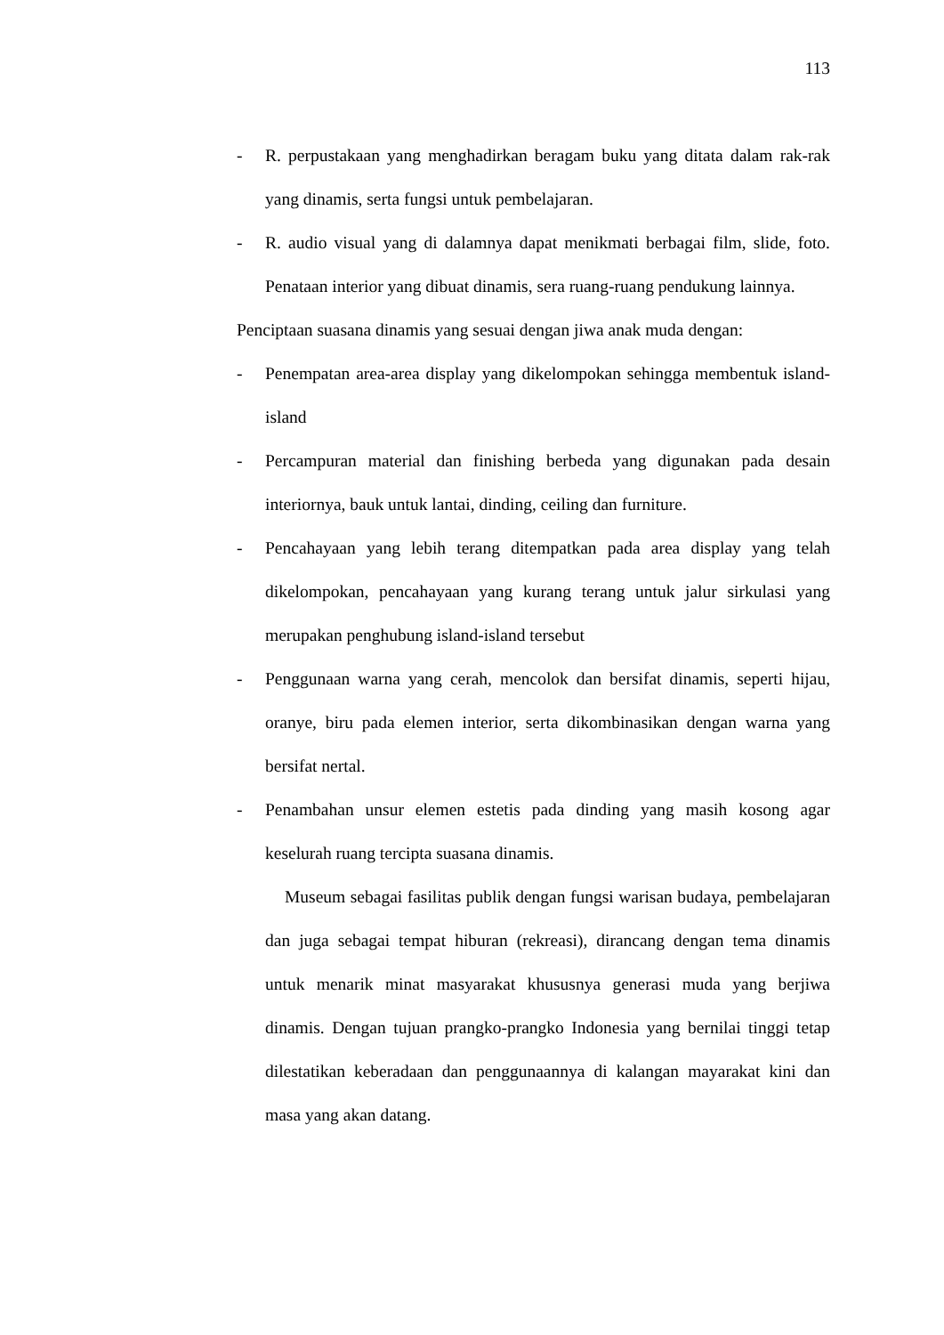113
- R. perpustakaan yang menghadirkan beragam buku yang ditata dalam rak-rak yang dinamis, serta fungsi untuk pembelajaran.
- R. audio visual yang di dalamnya dapat menikmati berbagai film, slide, foto. Penataan interior yang dibuat dinamis, sera ruang-ruang pendukung lainnya.
Penciptaan suasana dinamis yang sesuai dengan jiwa anak muda dengan:
- Penempatan area-area display yang dikelompokan sehingga membentuk island-island
- Percampuran material dan finishing berbeda yang digunakan pada desain interiornya, bauk untuk lantai, dinding, ceiling dan furniture.
- Pencahayaan yang lebih terang ditempatkan pada area display yang telah dikelompokan, pencahayaan yang kurang terang untuk jalur sirkulasi yang merupakan penghubung island-island tersebut
- Penggunaan warna yang cerah, mencolok dan bersifat dinamis, seperti hijau, oranye, biru pada elemen interior, serta dikombinasikan dengan warna yang bersifat nertal.
- Penambahan unsur elemen estetis pada dinding yang masih kosong agar keselurah ruang tercipta suasana dinamis.
Museum sebagai fasilitas publik dengan fungsi warisan budaya, pembelajaran dan juga sebagai tempat hiburan (rekreasi), dirancang dengan tema dinamis untuk menarik minat masyarakat khususnya generasi muda yang berjiwa dinamis. Dengan tujuan prangko-prangko Indonesia yang bernilai tinggi tetap dilestatikan keberadaan dan penggunaannya di kalangan mayarakat kini dan masa yang akan datang.